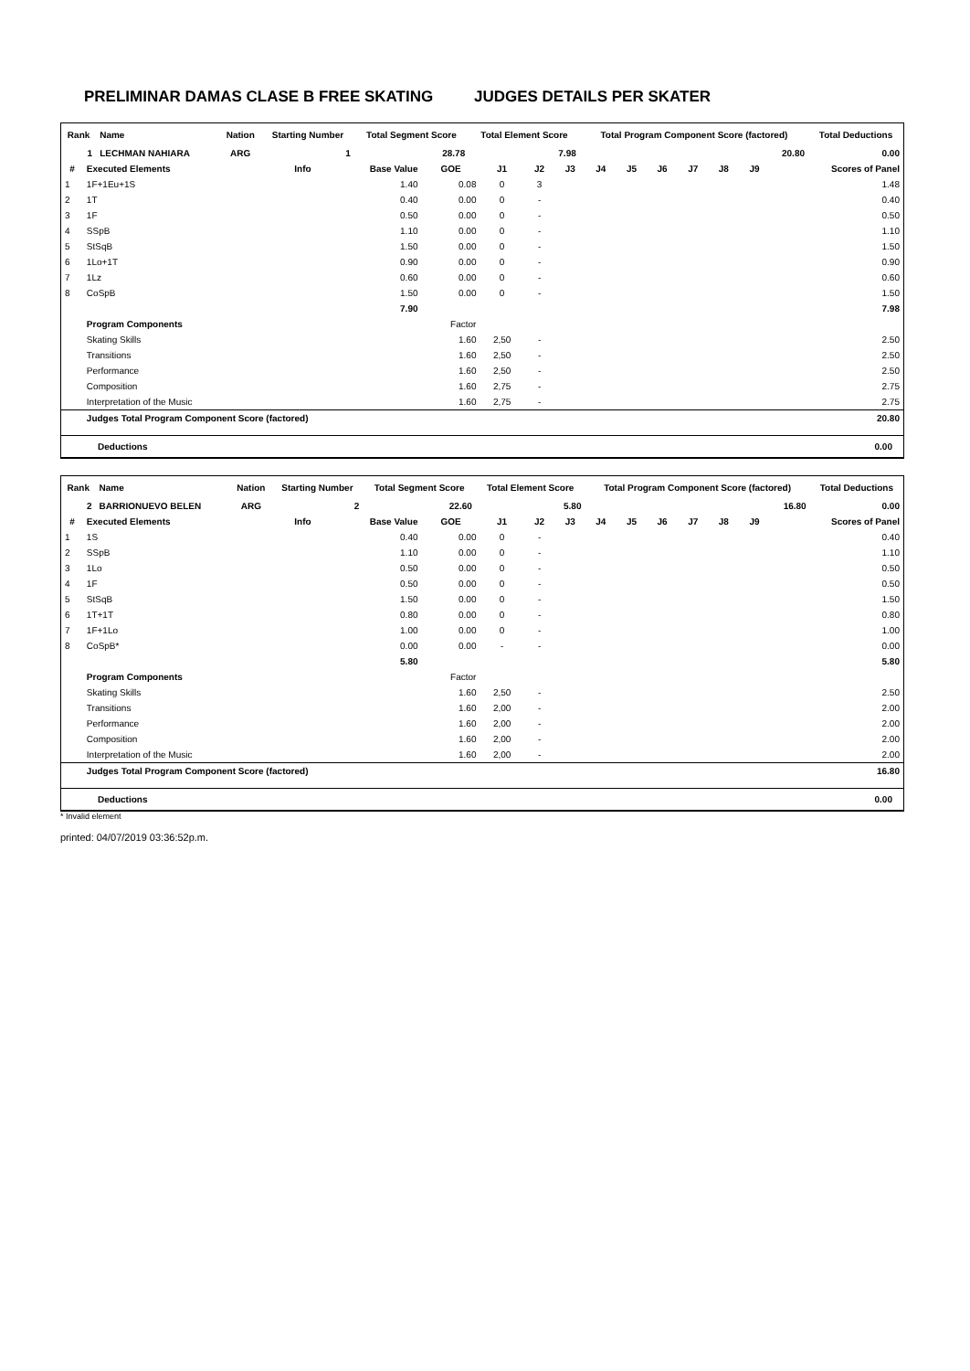PRELIMINAR DAMAS CLASE B FREE SKATING JUDGES DETAILS PER SKATER
| Rank | Name | | Nation | Starting Number | Total Segment Score | Total Element Score | Total Program Component Score (factored) | Total Deductions |
| --- | --- | --- | --- | --- | --- | --- | --- | --- |
| 1 | LECHMAN NAHIARA | | ARG | 1 | 28.78 | 7.98 | 20.80 | 0.00 |
| # | Executed Elements | Info | Base Value | GOE | J1 | J2 | J3 | J4 | J5 | J6 | J7 | J8 | J9 | Scores of Panel |
| --- | --- | --- | --- | --- | --- | --- | --- | --- | --- | --- | --- | --- | --- | --- |
| 1 | 1F+1Eu+1S | | 1.40 | 0.08 | 0 | 3 | | | | | | | | 1.48 |
| 2 | 1T | | 0.40 | 0.00 | 0 | - | | | | | | | | 0.40 |
| 3 | 1F | | 0.50 | 0.00 | 0 | - | | | | | | | | 0.50 |
| 4 | SSpB | | 1.10 | 0.00 | 0 | - | | | | | | | | 1.10 |
| 5 | StSqB | | 1.50 | 0.00 | 0 | - | | | | | | | | 1.50 |
| 6 | 1Lo+1T | | 0.90 | 0.00 | 0 | - | | | | | | | | 0.90 |
| 7 | 1Lz | | 0.60 | 0.00 | 0 | - | | | | | | | | 0.60 |
| 8 | CoSpB | | 1.50 | 0.00 | 0 | - | | | | | | | | 1.50 |
| | | | 7.90 | | | | | | | | | | | 7.98 |
| | Program Components | | | Factor | | | | | | | | | | |
| | Skating Skills | | | 1.60 | 2,50 | - | | | | | | | | 2.50 |
| | Transitions | | | 1.60 | 2,50 | - | | | | | | | | 2.50 |
| | Performance | | | 1.60 | 2,50 | - | | | | | | | | 2.50 |
| | Composition | | | 1.60 | 2,75 | - | | | | | | | | 2.75 |
| | Interpretation of the Music | | | 1.60 | 2,75 | - | | | | | | | | 2.75 |
| | Judges Total Program Component Score (factored) | | | | | | | | | | | | | 20.80 |
Deductions 0.00
| Rank | Name | | Nation | Starting Number | Total Segment Score | Total Element Score | Total Program Component Score (factored) | Total Deductions |
| --- | --- | --- | --- | --- | --- | --- | --- | --- |
| 2 | BARRIONUEVO BELEN | | ARG | 2 | 22.60 | 5.80 | 16.80 | 0.00 |
| # | Executed Elements | Info | Base Value | GOE | J1 | J2 | J3 | J4 | J5 | J6 | J7 | J8 | J9 | Scores of Panel |
| --- | --- | --- | --- | --- | --- | --- | --- | --- | --- | --- | --- | --- | --- | --- |
| 1 | 1S | | 0.40 | 0.00 | 0 | - | | | | | | | | 0.40 |
| 2 | SSpB | | 1.10 | 0.00 | 0 | - | | | | | | | | 1.10 |
| 3 | 1Lo | | 0.50 | 0.00 | 0 | - | | | | | | | | 0.50 |
| 4 | 1F | | 0.50 | 0.00 | 0 | - | | | | | | | | 0.50 |
| 5 | StSqB | | 1.50 | 0.00 | 0 | - | | | | | | | | 1.50 |
| 6 | 1T+1T | | 0.80 | 0.00 | 0 | - | | | | | | | | 0.80 |
| 7 | 1F+1Lo | | 1.00 | 0.00 | 0 | - | | | | | | | | 1.00 |
| 8 | CoSpB* | | 0.00 | 0.00 | - | - | | | | | | | | 0.00 |
| | | | 5.80 | | | | | | | | | | | 5.80 |
| | Program Components | | | Factor | | | | | | | | | | |
| | Skating Skills | | | 1.60 | 2,50 | - | | | | | | | | 2.50 |
| | Transitions | | | 1.60 | 2,00 | - | | | | | | | | 2.00 |
| | Performance | | | 1.60 | 2,00 | - | | | | | | | | 2.00 |
| | Composition | | | 1.60 | 2,00 | - | | | | | | | | 2.00 |
| | Interpretation of the Music | | | 1.60 | 2,00 | - | | | | | | | | 2.00 |
| | Judges Total Program Component Score (factored) | | | | | | | | | | | | | 16.80 |
Deductions 0.00
* Invalid element
printed: 04/07/2019 03:36:52p.m.